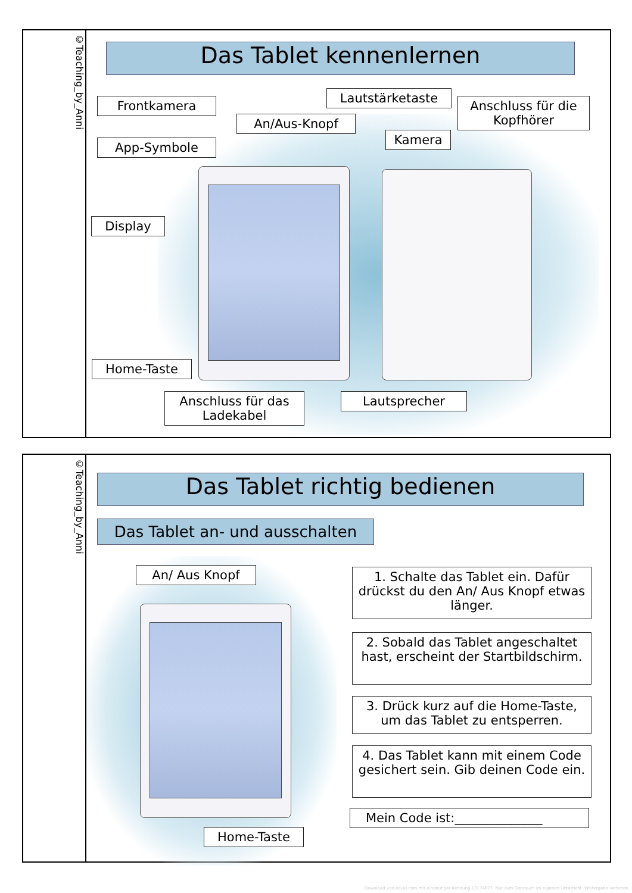©Teaching_by_Anni
Das Tablet kennenlernen
Frontkamera
App-Symbole
Display
Home-Taste
Anschluss für das Ladekabel
An/Aus-Knopf
Lautstärketaste
Kamera
Anschluss für die Kopfhörer
Lautsprecher
©Teaching_by_Anni
Das Tablet richtig bedienen
Das Tablet an- und ausschalten
An/ Aus Knopf
Home-Taste
1. Schalte das Tablet ein. Dafür drückst du den An/ Aus Knopf etwas länger.
2. Sobald das Tablet angeschaltet hast, erscheint der Startbildschirm.
3. Drück kurz auf die Home-Taste, um das Tablet zu entsperren.
4. Das Tablet kann mit einem Code gesichert sein. Gib deinen Code ein.
Mein Code ist:______________
Download von eduki.com mit eindeutiger Kennung 13174877. Nur zum Gebrauch im eigenen Unterricht. Weitergabe verboten.